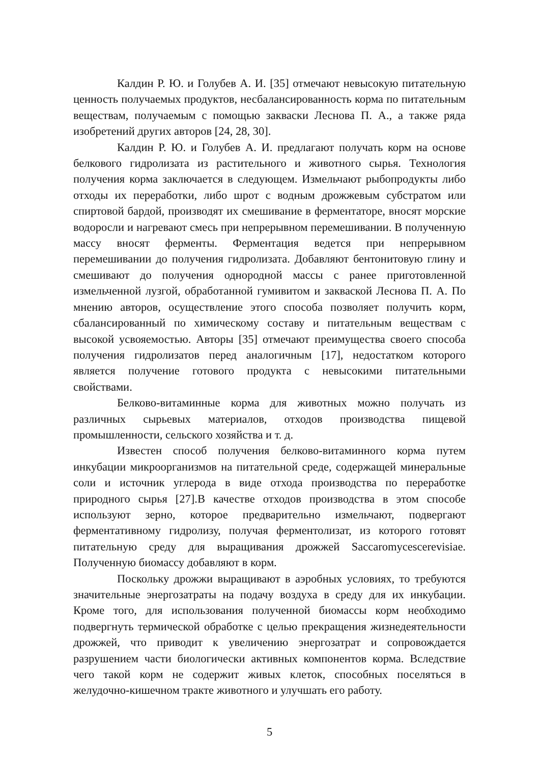Калдин Р. Ю. и Голубев А. И. [35] отмечают невысокую питательную ценность получаемых продуктов, несбалансированность корма по питательным веществам, получаемым с помощью закваски Леснова П. А., а также ряда изобретений других авторов [24, 28, 30].
Калдин Р. Ю. и Голубев А. И. предлагают получать корм на основе белкового гидролизата из растительного и животного сырья. Технология получения корма заключается в следующем. Измельчают рыбопродукты либо отходы их переработки, либо шрот с водным дрожжевым субстратом или спиртовой бардой, производят их смешивание в ферментаторе, вносят морские водоросли и нагревают смесь при непрерывном перемешивании. В полученную массу вносят ферменты. Ферментация ведется при непрерывном перемешивании до получения гидролизата. Добавляют бентонитовую глину и смешивают до получения однородной массы с ранее приготовленной измельченной лузгой, обработанной гумивитом и закваской Леснова П. А. По мнению авторов, осуществление этого способа позволяет получить корм, сбалансированный по химическому составу и питательным веществам с высокой усвояемостью. Авторы [35] отмечают преимущества своего способа получения гидролизатов перед аналогичным [17], недостатком которого является получение готового продукта с невысокими питательными свойствами.
Белково-витаминные корма для животных можно получать из различных сырьевых материалов, отходов производства пищевой промышленности, сельского хозяйства и т. д.
Известен способ получения белково-витаминного корма путем инкубации микроорганизмов на питательной среде, содержащей минеральные соли и источник углерода в виде отхода производства по переработке природного сырья [27].В качестве отходов производства в этом способе используют зерно, которое предварительно измельчают, подвергают ферментативному гидролизу, получая ферментолизат, из которого готовят питательную среду для выращивания дрожжей Saccaromycescerevisiae. Полученную биомассу добавляют в корм.
Поскольку дрожжи выращивают в аэробных условиях, то требуются значительные энергозатраты на подачу воздуха в среду для их инкубации. Кроме того, для использования полученной биомассы корм необходимо подвергнуть термической обработке с целью прекращения жизнедеятельности дрожжей, что приводит к увеличению энергозатрат и сопровождается разрушением части биологически активных компонентов корма. Вследствие чего такой корм не содержит живых клеток, способных поселяться в желудочно-кишечном тракте животного и улучшать его работу.
5